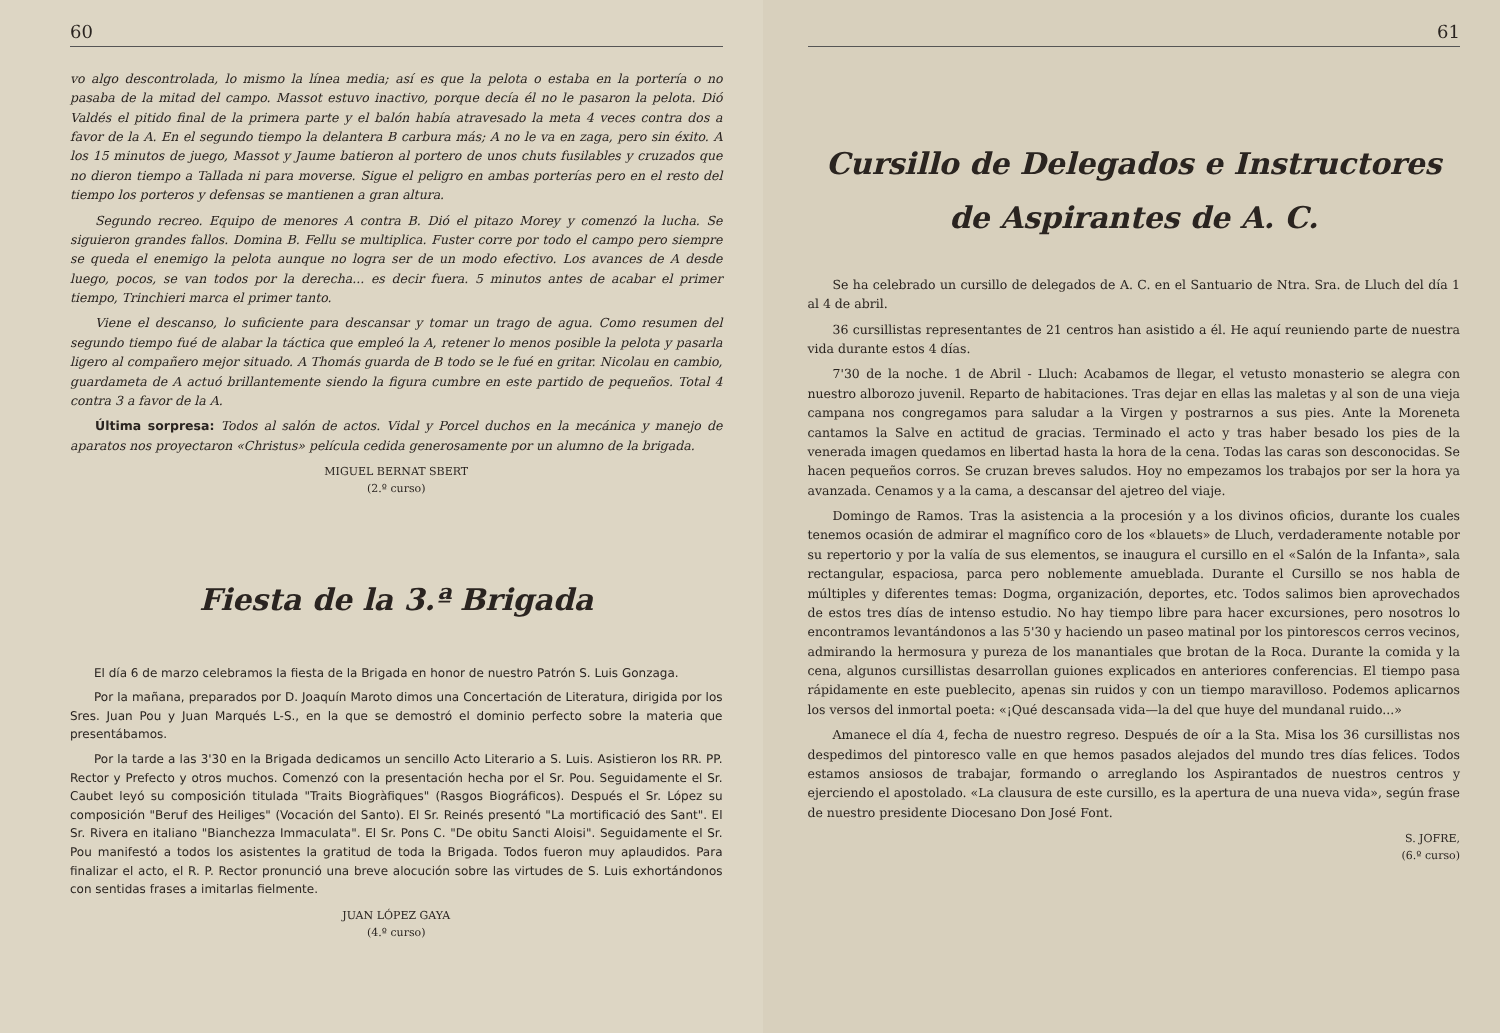60
vo algo descontrolada, lo mismo la línea media; así es que la pelota o estaba en la portería o no pasaba de la mitad del campo. Massot estuvo inactivo, porque decía él no le pasaron la pelota. Dió Valdés el pitido final de la primera parte y el balón había atravesado la meta 4 veces contra dos a favor de la A. En el segundo tiempo la delantera B carbura más; A no le va en zaga, pero sin éxito. A los 15 minutos de juego, Massot y Jaume batieron al portero de unos chuts fusilables y cruzados que no dieron tiempo a Tallada ni para moverse. Sigue el peligro en ambas porterías pero en el resto del tiempo los porteros y defensas se mantienen a gran altura.
Segundo recreo. Equipo de menores A contra B. Dió el pitazo Morey y comenzó la lucha. Se siguieron grandes fallos. Domina B. Fellu se multiplica. Fuster corre por todo el campo pero siempre se queda el enemigo la pelota aunque no logra ser de un modo efectivo. Los avances de A desde luego, pocos, se van todos por la derecha... es decir fuera. 5 minutos antes de acabar el primer tiempo, Trinchieri marca el primer tanto.
Viene el descanso, lo suficiente para descansar y tomar un trago de agua. Como resumen del segundo tiempo fué de alabar la táctica que empleó la A, retener lo menos posible la pelota y pasarla ligero al compañero mejor situado. A Thomás guarda de B todo se le fué en gritar. Nicolau en cambio, guardameta de A actuó brillantemente siendo la figura cumbre en este partido de pequeños. Total 4 contra 3 a favor de la A.
Última sorpresa: Todos al salón de actos. Vidal y Porcel duchos en la mecánica y manejo de aparatos nos proyectaron «Christus» película cedida generosamente por un alumno de la brigada.
MIGUEL BERNAT SBERT
(2.º curso)
Fiesta de la 3.ª Brigada
El día 6 de marzo celebramos la fiesta de la Brigada en honor de nuestro Patrón S. Luis Gonzaga.
Por la mañana, preparados por D. Joaquín Maroto dimos una Concertación de Literatura, dirigida por los Sres. Juan Pou y Juan Marqués L-S., en la que se demostró el dominio perfecto sobre la materia que presentábamos.
Por la tarde a las 3'30 en la Brigada dedicamos un sencillo Acto Literario a S. Luis. Asistieron los RR. PP. Rector y Prefecto y otros muchos. Comenzó con la presentación hecha por el Sr. Pou. Seguidamente el Sr. Caubet leyó su composición titulada "Traits Biogràfiques" (Rasgos Biográficos). Después el Sr. López su composición "Beruf des Heiliges" (Vocación del Santo). El Sr. Reinés presentó "La mortificació des Sant". El Sr. Rivera en italiano "Bianchezza Immaculata". El Sr. Pons C. "De obitu Sancti Aloisi". Seguidamente el Sr. Pou manifestó a todos los asistentes la gratitud de toda la Brigada. Todos fueron muy aplaudidos. Para finalizar el acto, el R. P. Rector pronunció una breve alocución sobre las virtudes de S. Luis exhortándonos con sentidas frases a imitarlas fielmente.
JUAN LÓPEZ GAYA
(4.º curso)
61
Cursillo de Delegados e Instructores de Aspirantes de A. C.
Se ha celebrado un cursillo de delegados de A. C. en el Santuario de Ntra. Sra. de Lluch del día 1 al 4 de abril.
36 cursillistas representantes de 21 centros han asistido a él. He aquí reuniendo parte de nuestra vida durante estos 4 días.
7'30 de la noche. 1 de Abril - Lluch: Acabamos de llegar, el vetusto monasterio se alegra con nuestro alborozo juvenil. Reparto de habitaciones. Tras dejar en ellas las maletas y al son de una vieja campana nos congregamos para saludar a la Virgen y postrarnos a sus pies. Ante la Moreneta cantamos la Salve en actitud de gracias. Terminado el acto y tras haber besado los pies de la venerada imagen quedamos en libertad hasta la hora de la cena. Todas las caras son desconocidas. Se hacen pequeños corros. Se cruzan breves saludos. Hoy no empezamos los trabajos por ser la hora ya avanzada. Cenamos y a la cama, a descansar del ajetreo del viaje.
Domingo de Ramos. Tras la asistencia a la procesión y a los divinos oficios, durante los cuales tenemos ocasión de admirar el magnífico coro de los «blauets» de Lluch, verdaderamente notable por su repertorio y por la valía de sus elementos, se inaugura el cursillo en el «Salón de la Infanta», sala rectangular, espaciosa, parca pero noblemente amueblada. Durante el Cursillo se nos habla de múltiples y diferentes temas: Dogma, organización, deportes, etc. Todos salimos bien aprovechados de estos tres días de intenso estudio. No hay tiempo libre para hacer excursiones, pero nosotros lo encontramos levantándonos a las 5'30 y haciendo un paseo matinal por los pintorescos cerros vecinos, admirando la hermosura y pureza de los manantiales que brotan de la Roca. Durante la comida y la cena, algunos cursillistas desarrollan guiones explicados en anteriores conferencias. El tiempo pasa rápidamente en este pueblecito, apenas sin ruidos y con un tiempo maravilloso. Podemos aplicarnos los versos del inmortal poeta: «¡Qué descansada vida—la del que huye del mundanal ruido...»
Amanece el día 4, fecha de nuestro regreso. Después de oír a la Sta. Misa los 36 cursillistas nos despedimos del pintoresco valle en que hemos pasados alejados del mundo tres días felices. Todos estamos ansiosos de trabajar, formando o arreglando los Aspirantados de nuestros centros y ejerciendo el apostolado. «La clausura de este cursillo, es la apertura de una nueva vida», según frase de nuestro presidente Diocesano Don José Font.
S. JOFRE,
(6.º curso)